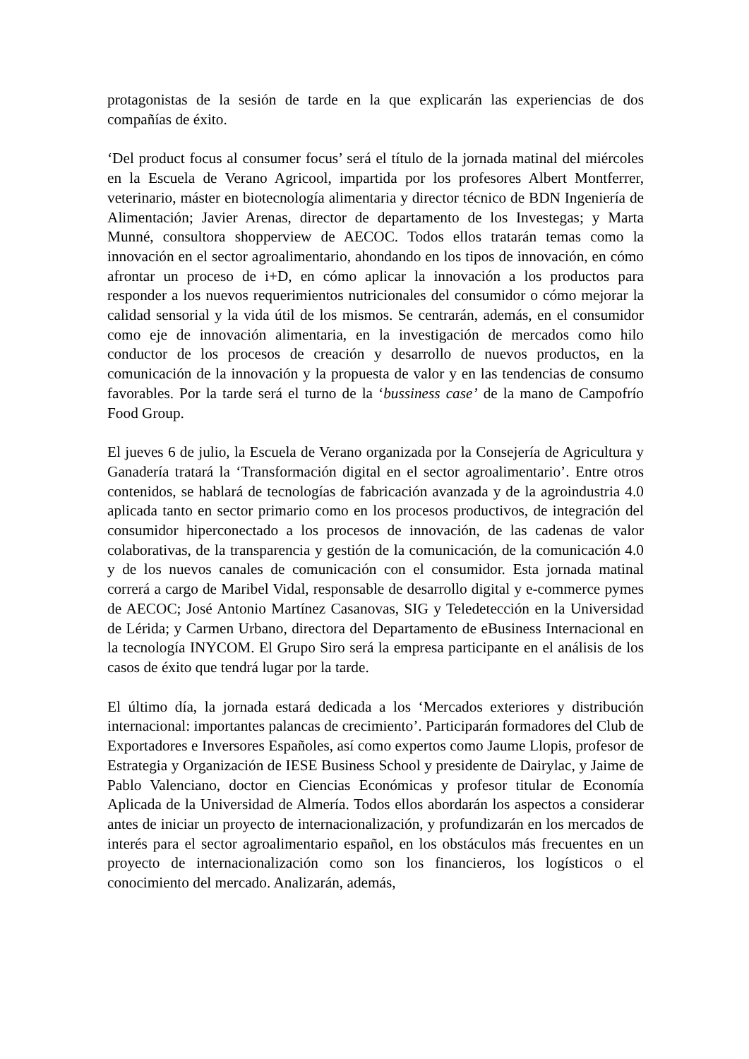protagonistas de la sesión de tarde en la que explicarán las experiencias de dos compañías de éxito.
‘Del product focus al consumer focus’ será el título de la jornada matinal del miércoles en la Escuela de Verano Agricool, impartida por los profesores Albert Montferrer, veterinario, máster en biotecnología alimentaria y director técnico de BDN Ingeniería de Alimentación; Javier Arenas, director de departamento de los Investegas; y Marta Munné, consultora shopperview de AECOC. Todos ellos tratarán temas como la innovación en el sector agroalimentario, ahondando en los tipos de innovación, en cómo afrontar un proceso de i+D, en cómo aplicar la innovación a los productos para responder a los nuevos requerimientos nutricionales del consumidor o cómo mejorar la calidad sensorial y la vida útil de los mismos. Se centrarán, además, en el consumidor como eje de innovación alimentaria, en la investigación de mercados como hilo conductor de los procesos de creación y desarrollo de nuevos productos, en la comunicación de la innovación y la propuesta de valor y en las tendencias de consumo favorables. Por la tarde será el turno de la ‘bussiness case’ de la mano de Campofrío Food Group.
El jueves 6 de julio, la Escuela de Verano organizada por la Consejería de Agricultura y Ganadería tratará la ‘Transformación digital en el sector agroalimentario’. Entre otros contenidos, se hablará de tecnologías de fabricación avanzada y de la agroindustria 4.0 aplicada tanto en sector primario como en los procesos productivos, de integración del consumidor hiperconectado a los procesos de innovación, de las cadenas de valor colaborativas, de la transparencia y gestión de la comunicación, de la comunicación 4.0 y de los nuevos canales de comunicación con el consumidor. Esta jornada matinal correrá a cargo de Maribel Vidal, responsable de desarrollo digital y e-commerce pymes de AECOC; José Antonio Martínez Casanovas, SIG y Teledetección en la Universidad de Lérida; y Carmen Urbano, directora del Departamento de eBusiness Internacional en la tecnología INYCOM. El Grupo Siro será la empresa participante en el análisis de los casos de éxito que tendrá lugar por la tarde.
El último día, la jornada estará dedicada a los ‘Mercados exteriores y distribución internacional: importantes palancas de crecimiento’. Participarán formadores del Club de Exportadores e Inversores Españoles, así como expertos como Jaume Llopis, profesor de Estrategia y Organización de IESE Business School y presidente de Dairylac, y Jaime de Pablo Valenciano, doctor en Ciencias Económicas y profesor titular de Economía Aplicada de la Universidad de Almería. Todos ellos abordarán los aspectos a considerar antes de iniciar un proyecto de internacionalización, y profundizarán en los mercados de interés para el sector agroalimentario español, en los obstáculos más frecuentes en un proyecto de internacionalización como son los financieros, los logísticos o el conocimiento del mercado. Analizarán, además,